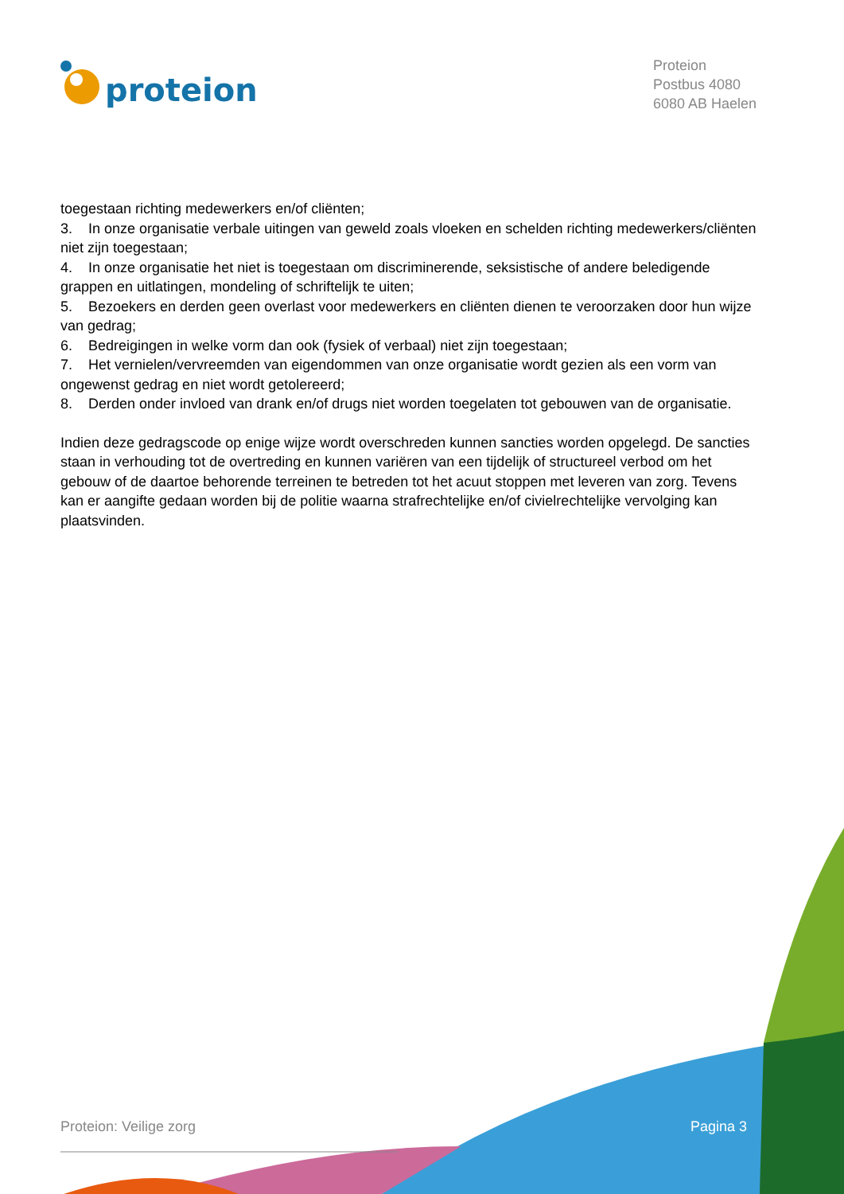proteion
Proteion
Postbus 4080
6080 AB Haelen
toegestaan richting medewerkers en/of cliënten;
3. In onze organisatie verbale uitingen van geweld zoals vloeken en schelden richting medewerkers/cliënten niet zijn toegestaan;
4. In onze organisatie het niet is toegestaan om discriminerende, seksistische of andere beledigende grappen en uitlatingen, mondeling of schriftelijk te uiten;
5. Bezoekers en derden geen overlast voor medewerkers en cliënten dienen te veroorzaken door hun wijze van gedrag;
6. Bedreigingen in welke vorm dan ook (fysiek of verbaal) niet zijn toegestaan;
7. Het vernielen/vervreemden van eigendommen van onze organisatie wordt gezien als een vorm van ongewenst gedrag en niet wordt getolereerd;
8. Derden onder invloed van drank en/of drugs niet worden toegelaten tot gebouwen van de organisatie.
Indien deze gedragscode op enige wijze wordt overschreden kunnen sancties worden opgelegd. De sancties staan in verhouding tot de overtreding en kunnen variëren van een tijdelijk of structureel verbod om het gebouw of de daartoe behorende terreinen te betreden tot het acuut stoppen met leveren van zorg. Tevens kan er aangifte gedaan worden bij de politie waarna strafrechtelijke en/of civielrechtelijke vervolging kan plaatsvinden.
Proteion: Veilige zorg Pagina 3